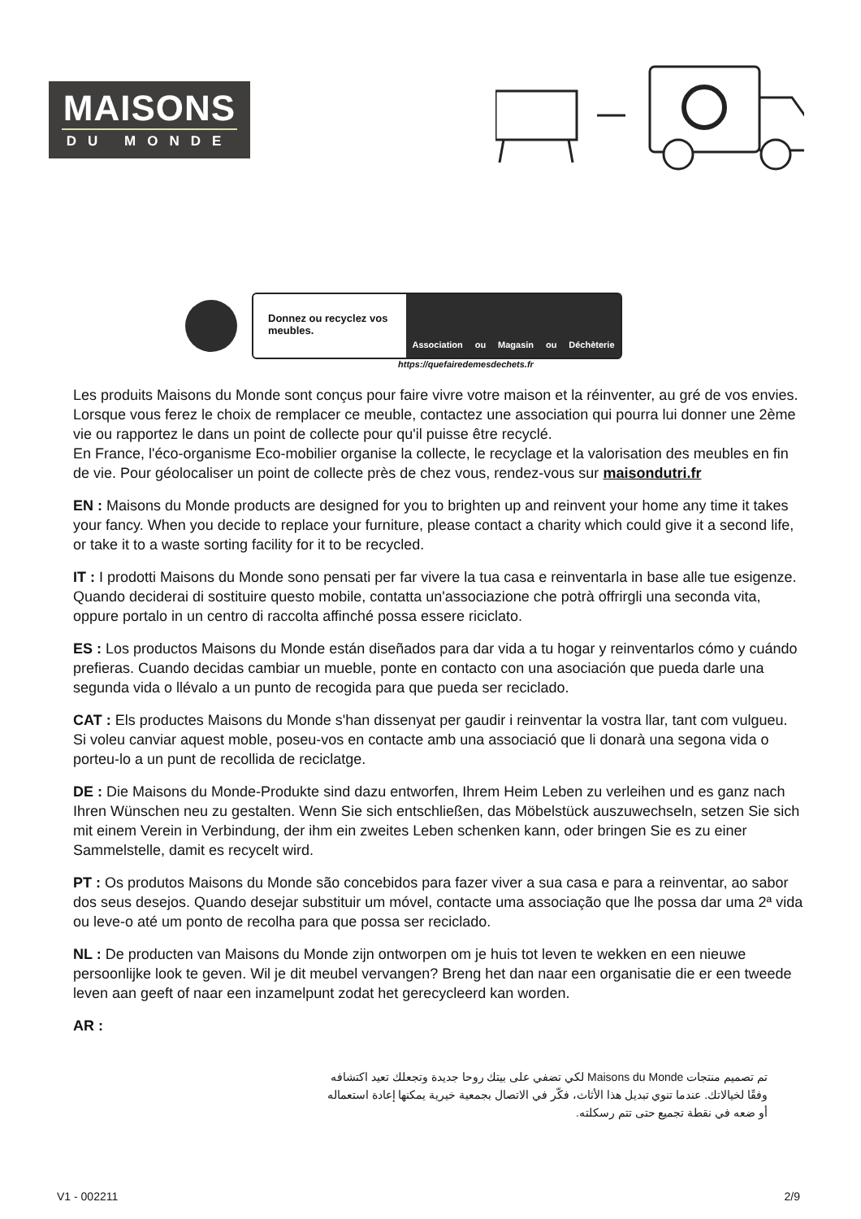MAISONS
DU MONDE
Donnez ou recyclez vos meubles.
Association ou Magasin ou Déchèterie
https://quefairedemesdechets.fr
Les produits Maisons du Monde sont conçus pour faire vivre votre maison et la réinventer, au gré de vos envies. Lorsque vous ferez le choix de remplacer ce meuble, contactez une association qui pourra lui donner une 2ème vie ou rapportez le dans un point de collecte pour qu'il puisse être recyclé.
En France, l'éco-organisme Eco-mobilier organise la collecte, le recyclage et la valorisation des meubles en fin de vie. Pour géolocaliser un point de collecte près de chez vous, rendez-vous sur maisondutri.fr
EN : Maisons du Monde products are designed for you to brighten up and reinvent your home any time it takes your fancy. When you decide to replace your furniture, please contact a charity which could give it a second life, or take it to a waste sorting facility for it to be recycled.
IT : I prodotti Maisons du Monde sono pensati per far vivere la tua casa e reinventarla in base alle tue esigenze. Quando deciderai di sostituire questo mobile, contatta un'associazione che potrà offrirgli una seconda vita, oppure portalo in un centro di raccolta affinché possa essere riciclato.
ES : Los productos Maisons du Monde están diseñados para dar vida a tu hogar y reinventarlos cómo y cuándo prefieras. Cuando decidas cambiar un mueble, ponte en contacto con una asociación que pueda darle una segunda vida o llévalo a un punto de recogida para que pueda ser reciclado.
CAT : Els productes Maisons du Monde s'han dissenyat per gaudir i reinventar la vostra llar, tant com vulgueu. Si voleu canviar aquest moble, poseu-vos en contacte amb una associació que li donarà una segona vida o porteu-lo a un punt de recollida de reciclatge.
DE : Die Maisons du Monde-Produkte sind dazu entworfen, Ihrem Heim Leben zu verleihen und es ganz nach Ihren Wünschen neu zu gestalten. Wenn Sie sich entschließen, das Möbelstück auszuwechseln, setzen Sie sich mit einem Verein in Verbindung, der ihm ein zweites Leben schenken kann, oder bringen Sie es zu einer Sammelstelle, damit es recycelt wird.
PT : Os produtos Maisons du Monde são concebidos para fazer viver a sua casa e para a reinventar, ao sabor dos seus desejos. Quando desejar substituir um móvel, contacte uma associação que lhe possa dar uma 2ª vida ou leve-o até um ponto de recolha para que possa ser reciclado.
NL : De producten van Maisons du Monde zijn ontworpen om je huis tot leven te wekken en een nieuwe persoonlijke look te geven. Wil je dit meubel vervangen? Breng het dan naar een organisatie die er een tweede leven aan geeft of naar een inzamelpunt zodat het gerecycleerd kan worden.
AR :
تم تصميم منتجات Maisons du Monde لكي تضفي على بيتك روحا جديدة وتجعلك تعيد اكتشافه وفقًا لخيالاتك. عندما تنوي تبديل هذا الأثاث، فكّر في الاتصال بجمعية خيرية يمكنها إعادة استعماله أو ضعه في نقطة تجميع حتى تتم رسكلته.
V1 - 002211 2/9